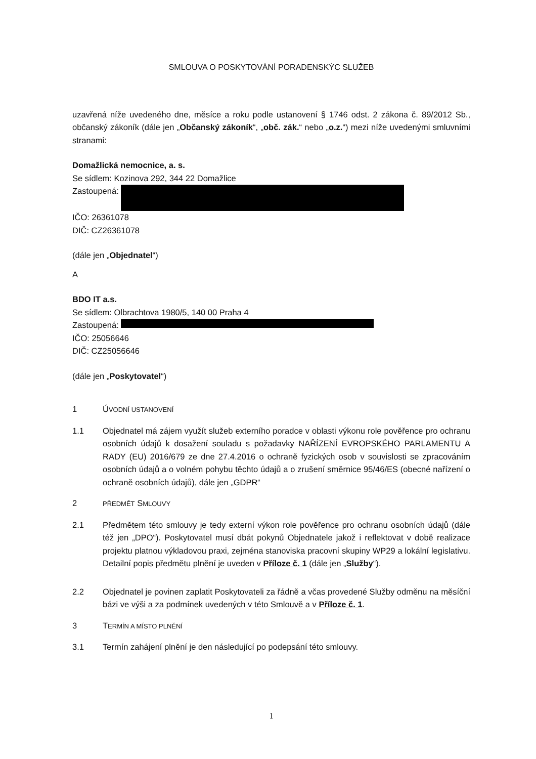SMLOUVA O POSKYTOVÁNÍ PORADENSKÝC SLUŽEB
uzavřená níže uvedeného dne, měsíce a roku podle ustanovení § 1746 odst. 2 zákona č. 89/2012 Sb., občanský zákoník (dále jen „Občanský zákoník“, „obč. zák.“ nebo „o.z.“) mezi níže uvedenými smluvními stranami:
Domažlická nemocnice, a. s.
Se sídlem: Kozinova 292, 344 22 Domažlice
Zastoupená:
IČO: 26361078
DIČ: CZ26361078
(dále jen „Objednatel“)
A
BDO IT a.s.
Se sídlem: Olbrachtova 1980/5, 140 00 Praha 4
Zastoupená:
IČO: 25056646
DIČ: CZ25056646
(dále jen „Poskytovatel“)
1 ÚVODNÍ USTANOVENÍ
1.1 Objednatel má zájem využít služeb externího poradce v oblasti výkonu role pověřence pro ochranu osobních údajů k dosažení souladu s požadavky NAŘÍZENÍ EVROPSKÉHO PARLAMENTU A RADY (EU) 2016/679 ze dne 27.4.2016 o ochraně fyzických osob v souvislosti se zpracováním osobních údajů a o volném pohybu těchto údajů a o zrušení směrnice 95/46/ES (obecné nařízení o ochraně osobních údajů), dále jen „GDPR“
2
PŘEDMĚT SMLOUVY
2.1 Předmětem této smlouvy je tedy externí výkon role pověřence pro ochranu osobních údajů (dále též jen „DPO“). Poskytovatel musí dbát pokynů Objednatele jakož i reflektovat v době realizace projektu platnou výkladovou praxi, zejména stanoviska pracovní skupiny WP29 a lokální legislativu. Detailní popis předmětu plnění je uveden v Příloze č. 1 (dále jen „Služby“).
2.2 Objednatel je povinen zaplatit Poskytovateli za řádně a včas provedené Služby odměnu na měsíční bázi ve výši a za podmínek uvedených v této Smlouvě a v Příloze č. 1.
3 TERMÍN A MÍSTO PLNĚNÍ
3.1 Termín zahájení plnění je den následující po podepsání této smlouvy.
1